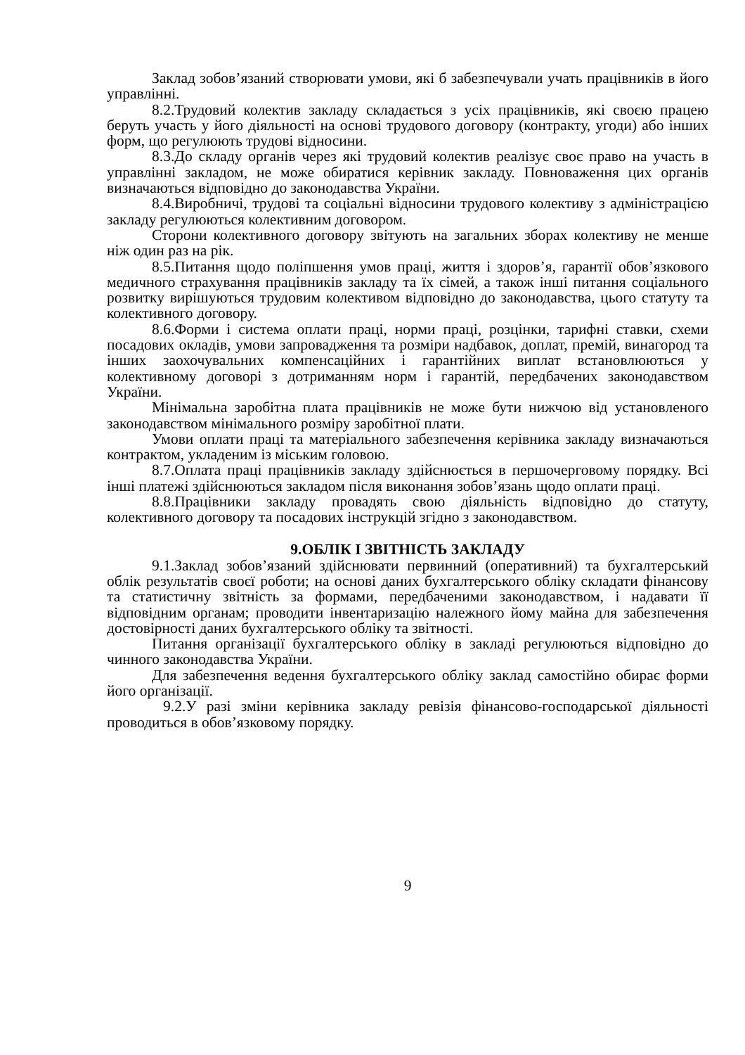Заклад зобов’язаний створювати умови, які б забезпечували учать працівників в його управлінні.
8.2.Трудовий колектив закладу складається з усіх працівників, які своєю працею беруть участь у його діяльності на основі трудового договору (контракту, угоди) або інших форм, що регулюють трудові відносини.
8.3.До складу органів через які трудовий колектив реалізує своє право на участь в управлінні закладом, не може обиратися керівник закладу. Повноваження цих органів визначаються відповідно до законодавства України.
8.4.Виробничі, трудові та соціальні відносини трудового колективу з адміністрацією закладу регулюються колективним договором.
Сторони колективного договору звітують на загальних зборах колективу не менше ніж один раз на рік.
8.5.Питання щодо поліпшення умов праці, життя і здоров’я, гарантії обов’язкового медичного страхування працівників закладу та їх сімей, а також інші питання соціального розвитку вирішуються трудовим колективом відповідно до законодавства, цього статуту та колективного договору.
8.6.Форми і система оплати праці, норми праці, розцінки, тарифні ставки, схеми посадових окладів, умови запровадження та розміри надбавок, доплат, премій, винагород та інших заохочувальних компенсаційних і гарантійних виплат встановлюються у колективному договорі з дотриманням норм і гарантій, передбачених законодавством України.
Мінімальна заробітна плата працівників не може бути нижчою від установленого законодавством мінімального розміру заробітної плати.
Умови оплати праці та матеріального забезпечення керівника закладу визначаються контрактом, укладеним із міським головою.
8.7.Оплата праці працівників закладу здійснюється в першочерговому порядку. Всі інші платежі здійснюються закладом після виконання зобов’язань щодо оплати праці.
8.8.Працівники закладу провадять свою діяльність відповідно до статуту, колективного договору та посадових інструкцій згідно з законодавством.
9.ОБЛІК І ЗВІТНІСТЬ ЗАКЛАДУ
9.1.Заклад зобов’язаний здійснювати первинний (оперативний) та бухгалтерський облік результатів своєї роботи; на основі даних бухгалтерського обліку складати фінансову та статистичну звітність за формами, передбаченими законодавством, і надавати її відповідним органам; проводити інвентаризацію належного йому майна для забезпечення достовірності даних бухгалтерського обліку та звітності.
Питання організації бухгалтерського обліку в закладі регулюються відповідно до чинного законодавства України.
Для забезпечення ведення бухгалтерського обліку заклад самостійно обирає форми його організації.
9.2.У разі зміни керівника закладу ревізія фінансово-господарської діяльності проводиться в обов’язковому порядку.
9